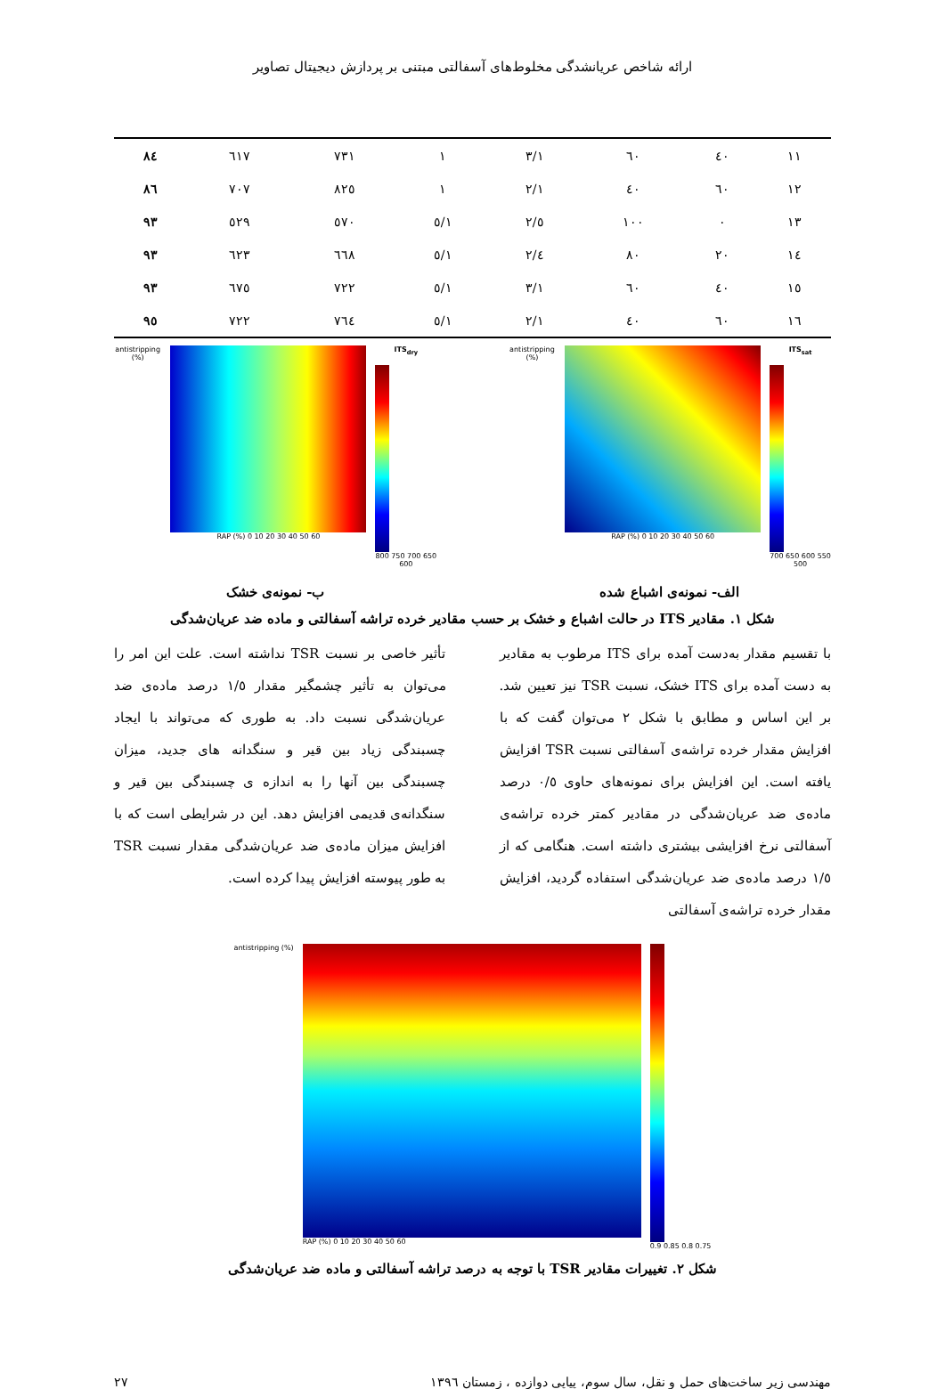ارائه شاخص عریانشدگی مخلوط‌های آسفالتی مبتنی بر پردازش دیجیتال تصاویر
| ۱۱ | ٤٠ | ٦٠ | ۳/۱ | ۱ | ۷۳۱ | ٦۱۷ | ۸٤ |
| ۱۲ | ٦٠ | ٤٠ | ۲/۱ | ۱ | ۸۲٥ | ۷۰۷ | ۸٦ |
| ۱۳ | ۰ | ۱۰۰ | ٥/۲ | ۱/٥ | ٥۷۰ | ٥۲۹ | ۹۳ |
| ۱٤ | ۲۰ | ۸۰ | ٤/۲ | ۱/٥ | ٦٦۸ | ٦۲۳ | ۹۳ |
| ۱٥ | ٤٠ | ٦٠ | ۳/۱ | ۱/٥ | ۷۲۲ | ٦۷٥ | ۹۳ |
| ۱٦ | ٦٠ | ٤٠ | ۲/۱ | ۱/٥ | ۷٦٤ | ۷۲۲ | ۹٥ |
antistripping (%) RAP (%) 0 10 20 30 40 50 60 ITS<sub>sat</sub>
700 650 600 550 500
الف- نمونه‌ی اشباع شده
antistripping (%) RAP (%) 0 10 20 30 40 50 60 ITS<sub>dry</sub>
800 750 700 650 600
ب- نمونه‌ی خشک
شکل ۱. مقادیر ITS در حالت اشباع و خشک بر حسب مقادیر خرده تراشه آسفالتی و ماده ضد عریان‌شدگی
با تقسیم مقدار به‌دست آمده برای ITS مرطوب به مقادیر به دست آمده برای ITS خشک، نسبت TSR نیز تعیین شد. بر این اساس و مطابق با شکل ۲ می‌توان گفت که با افزایش مقدار خرده تراشه‌ی آسفالتی نسبت TSR افزایش یافته است. این افزایش برای نمونه‌های حاوی ۰/٥ درصد ماده‌ی ضد عریان‌شدگی در مقادیر کمتر خرده تراشه‌ی آسفالتی نرخ افزایشی بیشتری داشته است. هنگامی که از ۱/٥ درصد ماده‌ی ضد عریان‌شدگی استفاده گردید، افزایش مقدار خرده تراشه‌ی آسفالتی
تأثیر خاصی بر نسبت TSR نداشته است. علت این امر را می‌توان به تأثیر چشمگیر مقدار ۱/٥ درصد ماده‌ی ضد عریان‌شدگی نسبت داد. به طوری که می‌تواند با ایجاد چسبندگی زیاد بین قیر و سنگدانه های جدید، میزان چسبندگی بین آنها را به اندازه ی چسبندگی بین قیر و سنگدانه‌ی قدیمی افزایش دهد. این در شرایطی است که با افزایش میزان ماده‌ی ضد عریان‌شدگی مقدار نسبت TSR به طور پیوسته افزایش پیدا کرده است.
antistripping (%) RAP (%) 0 10 20 30 40 50 60 0.9 0.85 0.8 0.75
شکل ۲. تغییرات مقادیر TSR با توجه به درصد تراشه آسفالتی و ماده ضد عریان‌شدگی
مهندسی زیر ساخت‌های حمل و نقل، سال سوم، پیاپی دوازده ، زمستان ۱۳۹٦ ۲۷